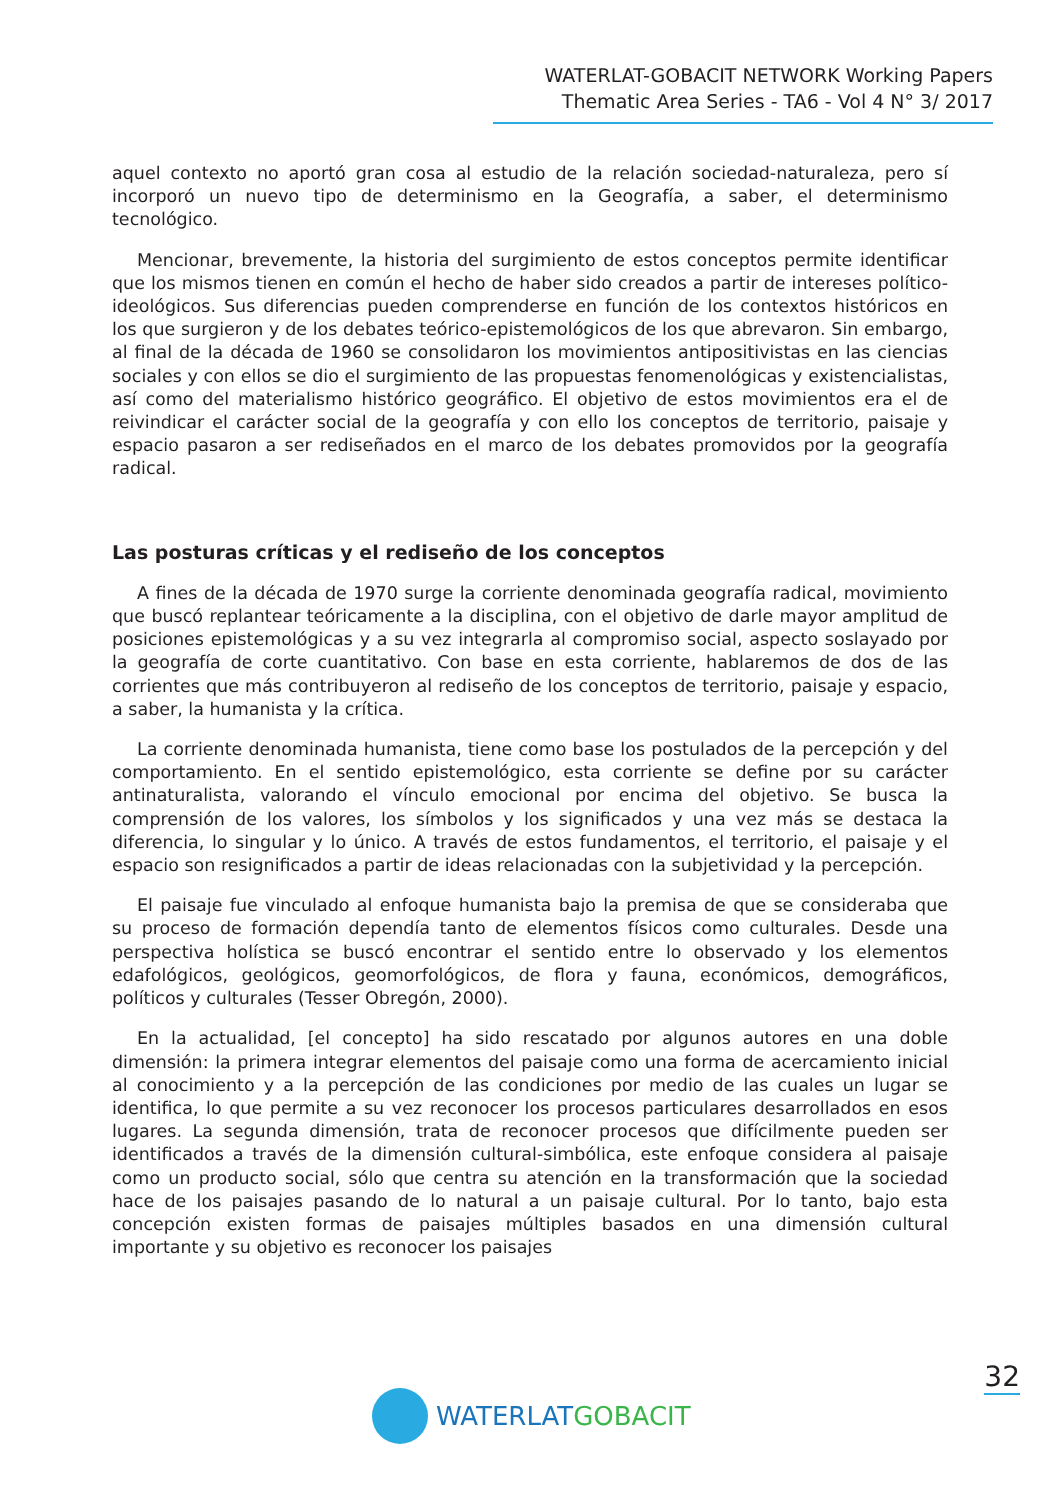WATERLAT-GOBACIT NETWORK Working Papers
Thematic Area Series - TA6 - Vol 4 N° 3/ 2017
aquel contexto no aportó gran cosa al estudio de la relación sociedad-naturaleza, pero sí incorporó un nuevo tipo de determinismo en la Geografía, a saber, el determinismo tecnológico.
Mencionar, brevemente, la historia del surgimiento de estos conceptos permite identificar que los mismos tienen en común el hecho de haber sido creados a partir de intereses político-ideológicos. Sus diferencias pueden comprenderse en función de los contextos históricos en los que surgieron y de los debates teórico-epistemológicos de los que abrevaron. Sin embargo, al final de la década de 1960 se consolidaron los movimientos antipositivistas en las ciencias sociales y con ellos se dio el surgimiento de las propuestas fenomenológicas y existencialistas, así como del materialismo histórico geográfico. El objetivo de estos movimientos era el de reivindicar el carácter social de la geografía y con ello los conceptos de territorio, paisaje y espacio pasaron a ser rediseñados en el marco de los debates promovidos por la geografía radical.
Las posturas críticas y el rediseño de los conceptos
A fines de la década de 1970 surge la corriente denominada geografía radical, movimiento que buscó replantear teóricamente a la disciplina, con el objetivo de darle mayor amplitud de posiciones epistemológicas y a su vez integrarla al compromiso social, aspecto soslayado por la geografía de corte cuantitativo. Con base en esta corriente, hablaremos de dos de las corrientes que más contribuyeron al rediseño de los conceptos de territorio, paisaje y espacio, a saber, la humanista y la crítica.
La corriente denominada humanista, tiene como base los postulados de la percepción y del comportamiento. En el sentido epistemológico, esta corriente se define por su carácter antinaturalista, valorando el vínculo emocional por encima del objetivo. Se busca la comprensión de los valores, los símbolos y los significados y una vez más se destaca la diferencia, lo singular y lo único. A través de estos fundamentos, el territorio, el paisaje y el espacio son resignificados a partir de ideas relacionadas con la subjetividad y la percepción.
El paisaje fue vinculado al enfoque humanista bajo la premisa de que se consideraba que su proceso de formación dependía tanto de elementos físicos como culturales. Desde una perspectiva holística se buscó encontrar el sentido entre lo observado y los elementos edafológicos, geológicos, geomorfológicos, de flora y fauna, económicos, demográficos, políticos y culturales (Tesser Obregón, 2000).
En la actualidad, [el concepto] ha sido rescatado por algunos autores en una doble dimensión: la primera integrar elementos del paisaje como una forma de acercamiento inicial al conocimiento y a la percepción de las condiciones por medio de las cuales un lugar se identifica, lo que permite a su vez reconocer los procesos particulares desarrollados en esos lugares. La segunda dimensión, trata de reconocer procesos que difícilmente pueden ser identificados a través de la dimensión cultural-simbólica, este enfoque considera al paisaje como un producto social, sólo que centra su atención en la transformación que la sociedad hace de los paisajes pasando de lo natural a un paisaje cultural. Por lo tanto, bajo esta concepción existen formas de paisajes múltiples basados en una dimensión cultural importante y su objetivo es reconocer los paisajes
32
WATERLAT GOBACIT